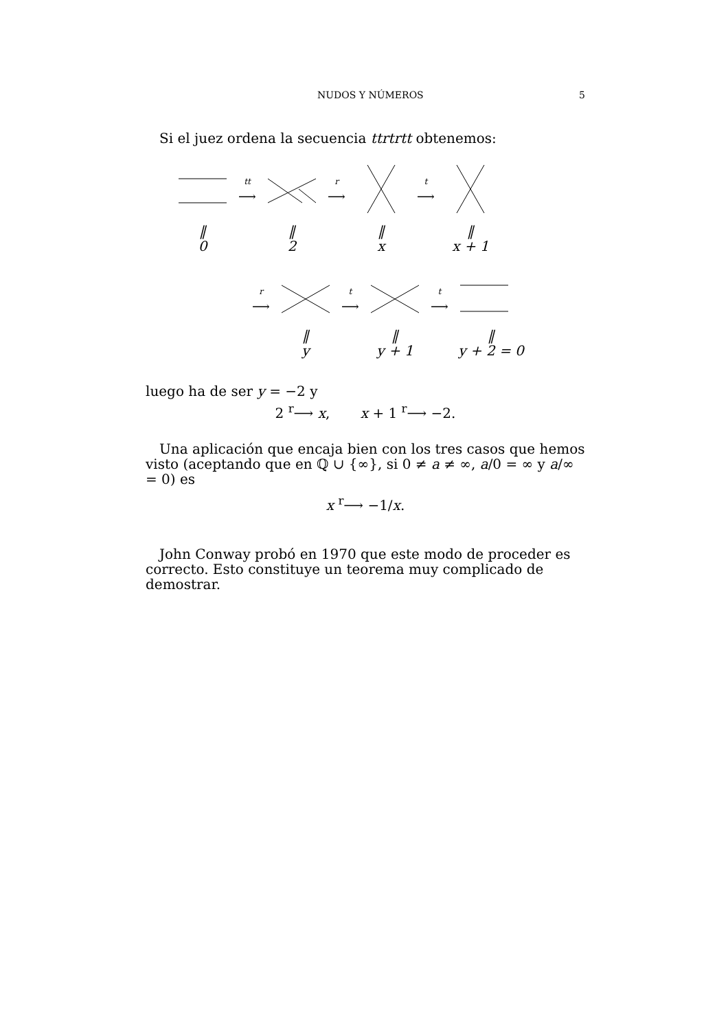NUDOS Y NÚMEROS 5
Si el juez ordena la secuencia ttrtrtt obtenemos:
tt
⟶
r
⟶
t
⟶
‖
0
‖
2
‖
x
‖
x + 1
r
⟶
t
⟶
t
⟶
‖
y
‖
y + 1
‖
y + 2 = 0
luego ha de ser y = −2 y
2 <sup>r</sup>⟶ x, x + 1 <sup>r</sup>⟶ −2.
Una aplicación que encaja bien con los tres casos que hemos visto (aceptando que en ℚ ∪ {∞}, si 0 ≠ a ≠ ∞, a/0 = ∞ y a/∞ = 0) es
x <sup>r</sup>⟶ −1/x.
John Conway probó en 1970 que este modo de proceder es correcto. Esto constituye un teorema muy complicado de demostrar.